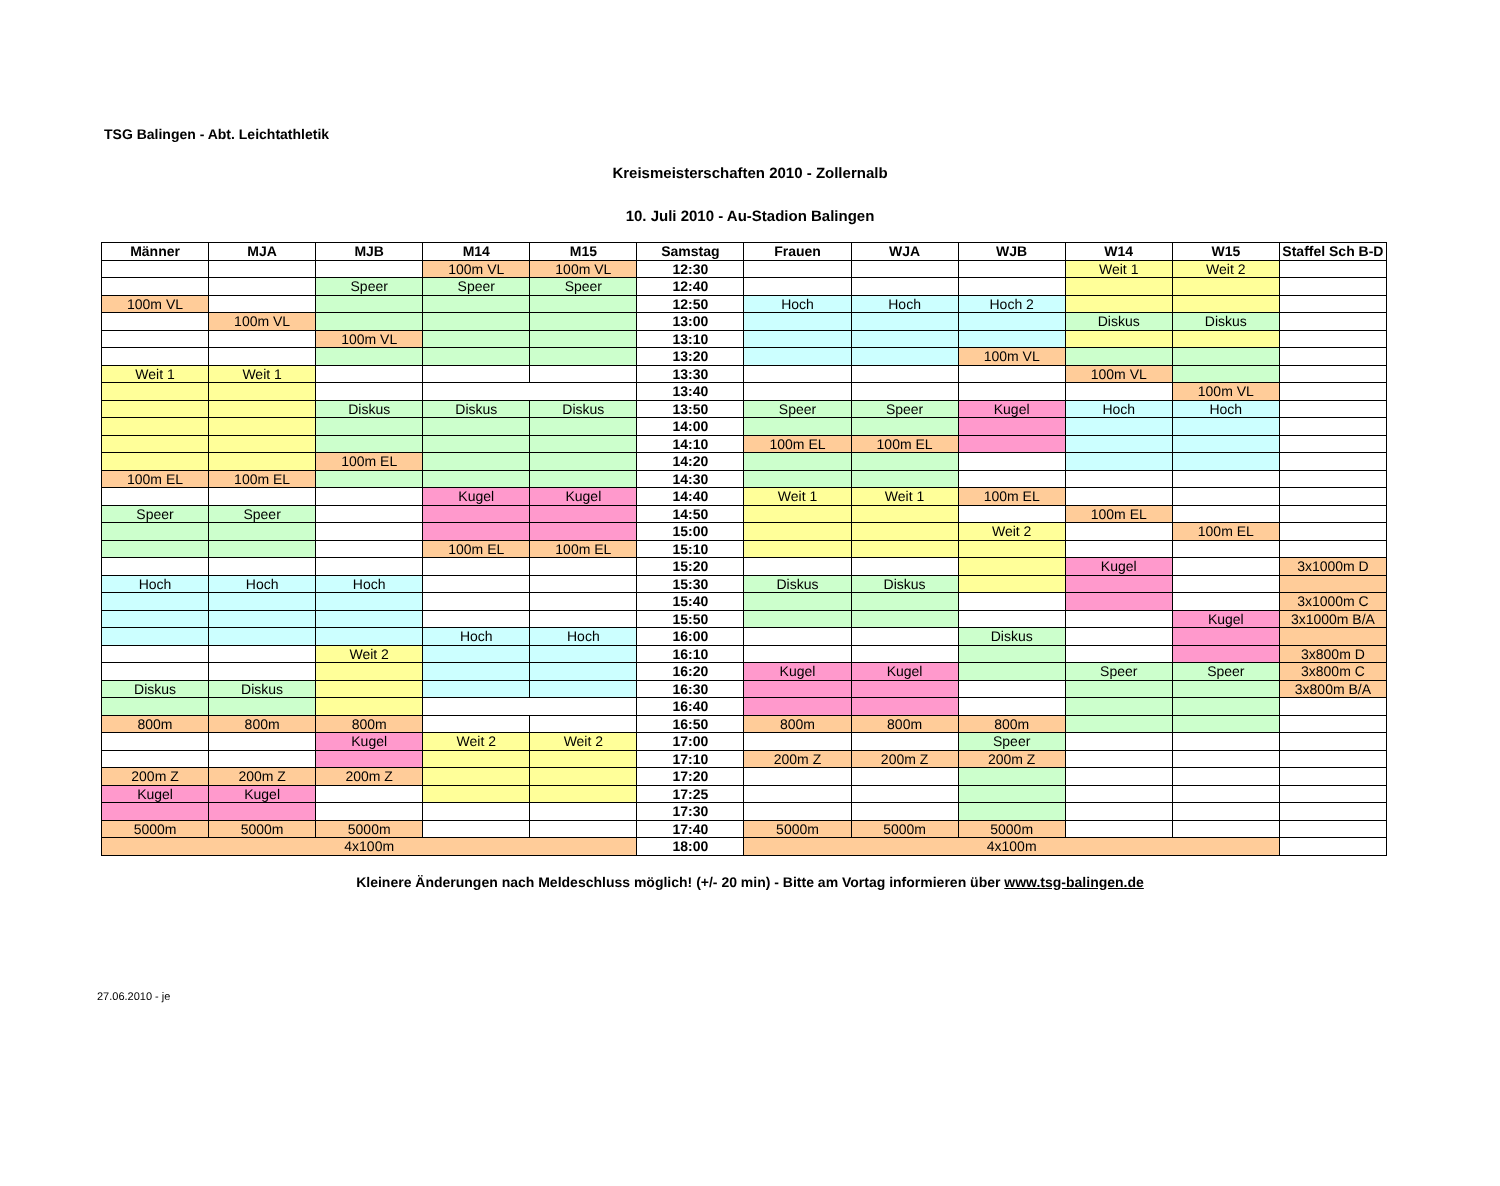TSG Balingen - Abt. Leichtathletik
Kreismeisterschaften 2010 - Zollernalb
10. Juli 2010 - Au-Stadion Balingen
| Männer | MJA | MJB | M14 | M15 | Samstag | Frauen | WJA | WJB | W14 | W15 | Staffel Sch B-D |
| --- | --- | --- | --- | --- | --- | --- | --- | --- | --- | --- | --- |
| | | | 100m VL | 100m VL | 12:30 | | | | Weit 1 | Weit 2 | |
| | | Speer | Speer | Speer | 12:40 | | | | | | |
| 100m VL | | | | | 12:50 | Hoch | Hoch | Hoch 2 | | | |
| | 100m VL | | | | 13:00 | | | | Diskus | Diskus | |
| | | 100m VL | | | 13:10 | | | | | | |
| | | | | | 13:20 | | | 100m VL | | | |
| Weit 1 | Weit 1 | | | | 13:30 | | | | 100m VL | | |
| | | | | | 13:40 | | | | | 100m VL | |
| | | Diskus | Diskus | Diskus | 13:50 | Speer | Speer | Kugel | Hoch | Hoch | |
| | | | | | 14:00 | | | | | | |
| | | | | | 14:10 | 100m EL | 100m EL | | | | |
| | | 100m EL | | | 14:20 | | | | | | |
| 100m EL | 100m EL | | | | 14:30 | | | | | | |
| | | | Kugel | Kugel | 14:40 | Weit 1 | Weit 1 | 100m EL | | | |
| Speer | Speer | | | | 14:50 | | | | 100m EL | | |
| | | | | | 15:00 | | | Weit 2 | | 100m EL | |
| | | | 100m EL | 100m EL | 15:10 | | | | | | |
| | | | | | 15:20 | | | | Kugel | | 3x1000m D |
| Hoch | Hoch | Hoch | | | 15:30 | Diskus | Diskus | | | | |
| | | | | | 15:40 | | | | | | 3x1000m C |
| | | | | | 15:50 | | | | | Kugel | 3x1000m B/A |
| | | | Hoch | Hoch | 16:00 | | | Diskus | | | |
| | | Weit 2 | | | 16:10 | | | | | | 3x800m D |
| | | | | | 16:20 | Kugel | Kugel | | Speer | Speer | 3x800m C |
| Diskus | Diskus | | | | 16:30 | | | | | | 3x800m B/A |
| | | | | | 16:40 | | | | | | |
| 800m | 800m | 800m | | | 16:50 | 800m | 800m | 800m | | | |
| | | Kugel | Weit 2 | Weit 2 | 17:00 | | | Speer | | | |
| | | | | | 17:10 | 200m Z | 200m Z | 200m Z | | | |
| 200m Z | 200m Z | 200m Z | | | 17:20 | | | | | | |
| Kugel | Kugel | | | | 17:25 | | | | | | |
| | | | | | 17:30 | | | | | | |
| 5000m | 5000m | 5000m | | | 17:40 | 5000m | 5000m | 5000m | | | |
| 4x100m | | | | | 18:00 | 4x100m | | | | | |
Kleinere Änderungen nach Meldeschluss möglich! (+/- 20 min) - Bitte am Vortag informieren über www.tsg-balingen.de
27.06.2010 - je